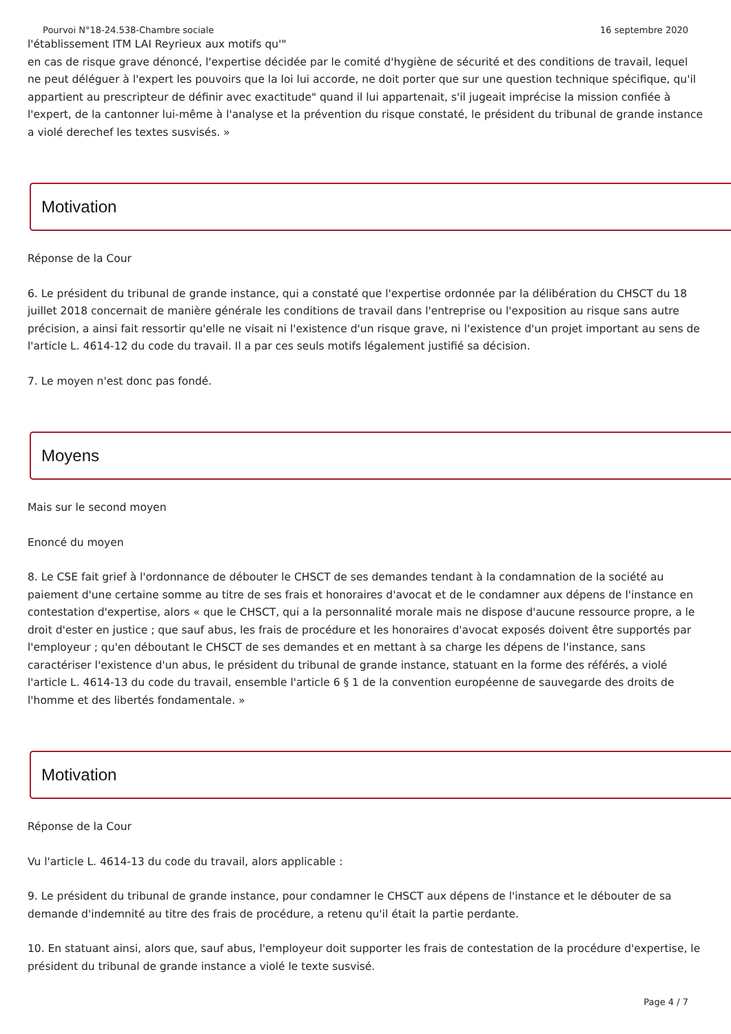Pourvoi N°18-24.538-Chambre sociale 16 septembre 2020
l'établissement ITM LAI Reyrieux aux motifs qu'"
en cas de risque grave dénoncé, l'expertise décidée par le comité d'hygiène de sécurité et des conditions de travail, lequel ne peut déléguer à l'expert les pouvoirs que la loi lui accorde, ne doit porter que sur une question technique spécifique, qu'il appartient au prescripteur de définir avec exactitude" quand il lui appartenait, s'il jugeait imprécise la mission confiée à l'expert, de la cantonner lui-même à l'analyse et la prévention du risque constaté, le président du tribunal de grande instance a violé derechef les textes susvisés. »
Motivation
Réponse de la Cour
6. Le président du tribunal de grande instance, qui a constaté que l'expertise ordonnée par la délibération du CHSCT du 18 juillet 2018 concernait de manière générale les conditions de travail dans l'entreprise ou l'exposition au risque sans autre précision, a ainsi fait ressortir qu'elle ne visait ni l'existence d'un risque grave, ni l'existence d'un projet important au sens de l'article L. 4614-12 du code du travail. Il a par ces seuls motifs légalement justifié sa décision.
7. Le moyen n'est donc pas fondé.
Moyens
Mais sur le second moyen
Enoncé du moyen
8. Le CSE fait grief à l'ordonnance de débouter le CHSCT de ses demandes tendant à la condamnation de la société au paiement d'une certaine somme au titre de ses frais et honoraires d'avocat et de le condamner aux dépens de l'instance en contestation d'expertise, alors « que le CHSCT, qui a la personnalité morale mais ne dispose d'aucune ressource propre, a le droit d'ester en justice ; que sauf abus, les frais de procédure et les honoraires d'avocat exposés doivent être supportés par l'employeur ; qu'en déboutant le CHSCT de ses demandes et en mettant à sa charge les dépens de l'instance, sans caractériser l'existence d'un abus, le président du tribunal de grande instance, statuant en la forme des référés, a violé l'article L. 4614-13 du code du travail, ensemble l'article 6 § 1 de la convention européenne de sauvegarde des droits de l'homme et des libertés fondamentale. »
Motivation
Réponse de la Cour
Vu l'article L. 4614-13 du code du travail, alors applicable :
9. Le président du tribunal de grande instance, pour condamner le CHSCT aux dépens de l'instance et le débouter de sa demande d'indemnité au titre des frais de procédure, a retenu qu'il était la partie perdante.
10. En statuant ainsi, alors que, sauf abus, l'employeur doit supporter les frais de contestation de la procédure d'expertise, le président du tribunal de grande instance a violé le texte susvisé.
Page 4 / 7